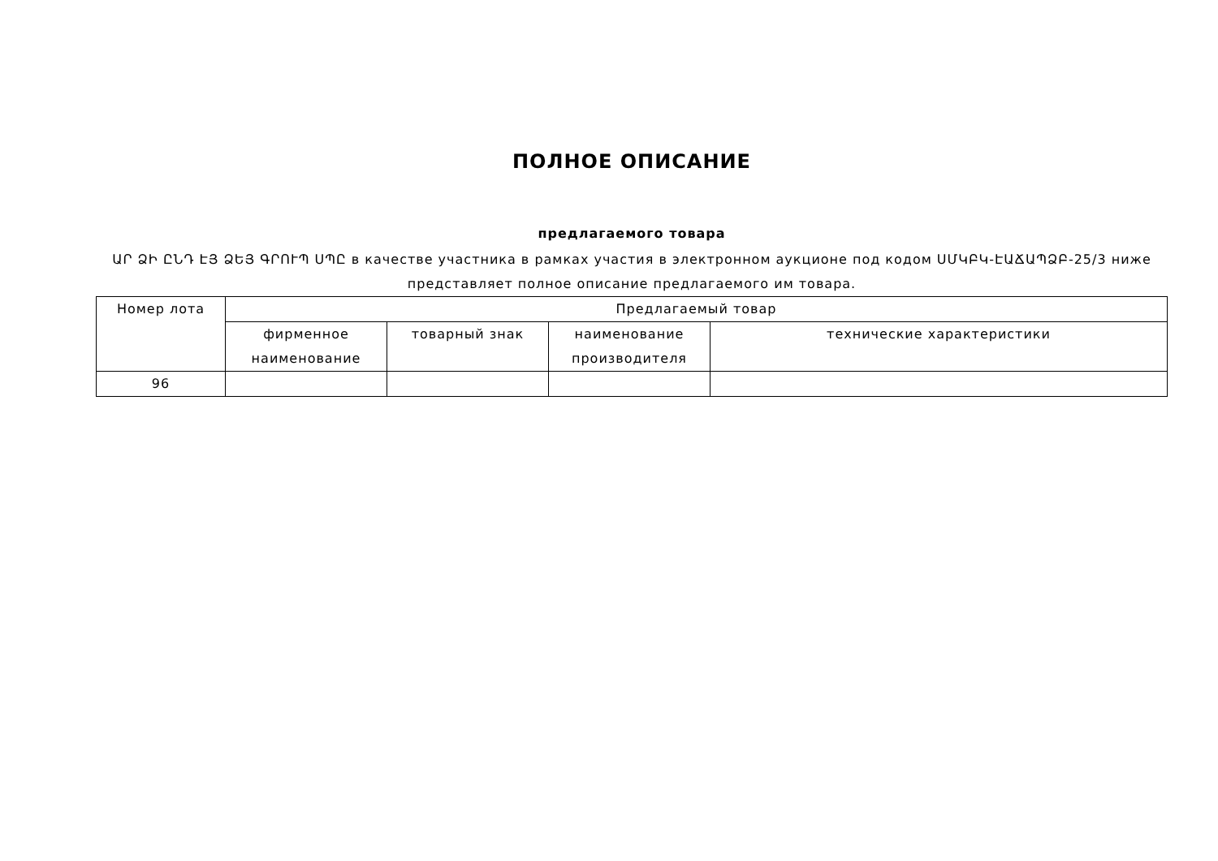ПОЛНОЕ ОПИСАНИЕ
предлагаемого товара
ԱՐ ՁԻ ԸՆԴ ԷՅ ՁԵՅ ԳՐՈՒՊ ՍՊԸ в качестве участника в рамках участия в электронном аукционе под кодом ՍՄԿԲԿ-ԷԱՃԱՊՁԲ-25/3 ниже представляет полное описание предлагаемого им товара.
| Номер лота | Предлагаемый товар | | | |
| --- | --- | --- | --- | --- |
| | фирменное наименование | товарный знак | наименование производителя | технические характеристики |
| 96 | | | | |